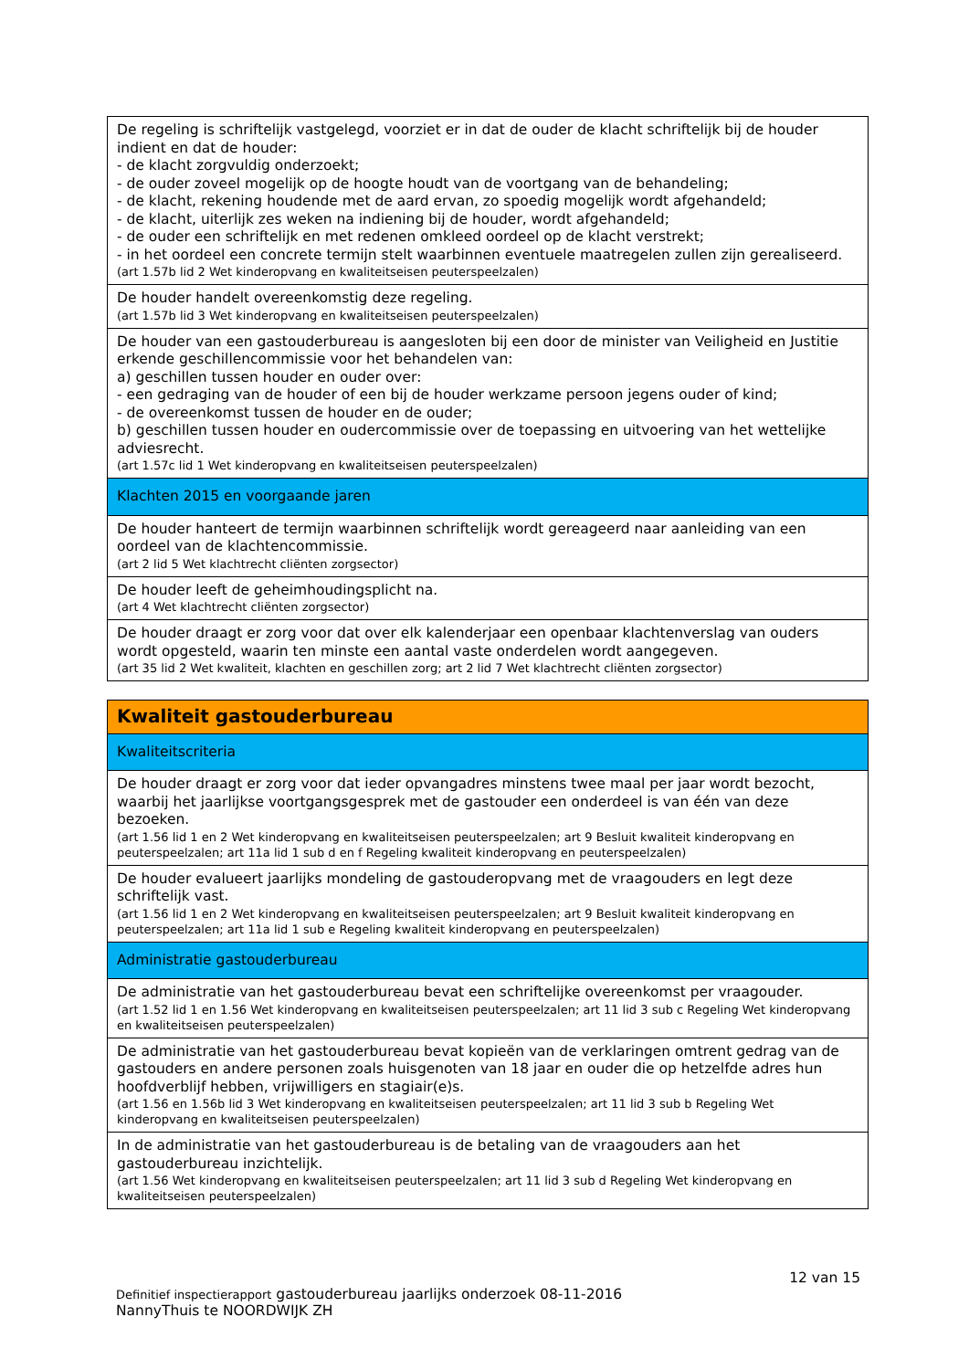| De regeling is schriftelijk vastgelegd, voorziet er in dat de ouder de klacht schriftelijk bij de houder indient en dat de houder: - de klacht zorgvuldig onderzoekt; - de ouder zoveel mogelijk op de hoogte houdt van de voortgang van de behandeling; - de klacht, rekening houdende met de aard ervan, zo spoedig mogelijk wordt afgehandeld; - de klacht, uiterlijk zes weken na indiening bij de houder, wordt afgehandeld; - de ouder een schriftelijk en met redenen omkleed oordeel op de klacht verstrekt; - in het oordeel een concrete termijn stelt waarbinnen eventuele maatregelen zullen zijn gerealiseerd. (art 1.57b lid 2 Wet kinderopvang en kwaliteitseisen peuterspeelzalen) |
| De houder handelt overeenkomstig deze regeling. (art 1.57b lid 3 Wet kinderopvang en kwaliteitseisen peuterspeelzalen) |
| De houder van een gastouderbureau is aangesloten bij een door de minister van Veiligheid en Justitie erkende geschillencommissie voor het behandelen van: a) geschillen tussen houder en ouder over: - een gedraging van de houder of een bij de houder werkzame persoon jegens ouder of kind; - de overeenkomst tussen de houder en de ouder; b) geschillen tussen houder en oudercommissie over de toepassing en uitvoering van het wettelijke adviesrecht. (art 1.57c lid 1 Wet kinderopvang en kwaliteitseisen peuterspeelzalen) |
| Klachten 2015 en voorgaande jaren |
| De houder hanteert de termijn waarbinnen schriftelijk wordt gereageerd naar aanleiding van een oordeel van de klachtencommissie. (art 2 lid 5 Wet klachtrecht cliënten zorgsector) |
| De houder leeft de geheimhoudingsplicht na. (art 4 Wet klachtrecht cliënten zorgsector) |
| De houder draagt er zorg voor dat over elk kalenderjaar een openbaar klachtenverslag van ouders wordt opgesteld, waarin ten minste een aantal vaste onderdelen wordt aangegeven. (art 35 lid 2 Wet kwaliteit, klachten en geschillen zorg; art 2 lid 7 Wet klachtrecht cliënten zorgsector) |
| Kwaliteit gastouderbureau |
| Kwaliteitscriteria |
| De houder draagt er zorg voor dat ieder opvangadres minstens twee maal per jaar wordt bezocht, waarbij het jaarlijkse voortgangsgesprek met de gastouder een onderdeel is van één van deze bezoeken. (art 1.56 lid 1 en 2 Wet kinderopvang en kwaliteitseisen peuterspeelzalen; art 9 Besluit kwaliteit kinderopvang en peuterspeelzalen; art 11a lid 1 sub d en f Regeling kwaliteit kinderopvang en peuterspeelzalen) |
| De houder evalueert jaarlijks mondeling de gastouderopvang met de vraagouders en legt deze schriftelijk vast. (art 1.56 lid 1 en 2 Wet kinderopvang en kwaliteitseisen peuterspeelzalen; art 9 Besluit kwaliteit kinderopvang en peuterspeelzalen; art 11a lid 1 sub e Regeling kwaliteit kinderopvang en peuterspeelzalen) |
| Administratie gastouderbureau |
| De administratie van het gastouderbureau bevat een schriftelijke overeenkomst per vraagouder. (art 1.52 lid 1 en 1.56 Wet kinderopvang en kwaliteitseisen peuterspeelzalen; art 11 lid 3 sub c Regeling Wet kinderopvang en kwaliteitseisen peuterspeelzalen) |
| De administratie van het gastouderbureau bevat kopieën van de verklaringen omtrent gedrag van de gastouders en andere personen zoals huisgenoten van 18 jaar en ouder die op hetzelfde adres hun hoofdverblijf hebben, vrijwilligers en stagiair(e)s. (art 1.56 en 1.56b lid 3 Wet kinderopvang en kwaliteitseisen peuterspeelzalen; art 11 lid 3 sub b Regeling Wet kinderopvang en kwaliteitseisen peuterspeelzalen) |
| In de administratie van het gastouderbureau is de betaling van de vraagouders aan het gastouderbureau inzichtelijk. (art 1.56 Wet kinderopvang en kwaliteitseisen peuterspeelzalen; art 11 lid 3 sub d Regeling Wet kinderopvang en kwaliteitseisen peuterspeelzalen) |
12 van 15
Definitief inspectierapport gastouderbureau jaarlijks onderzoek 08-11-2016
NannyThuis te NOORDWIJK ZH